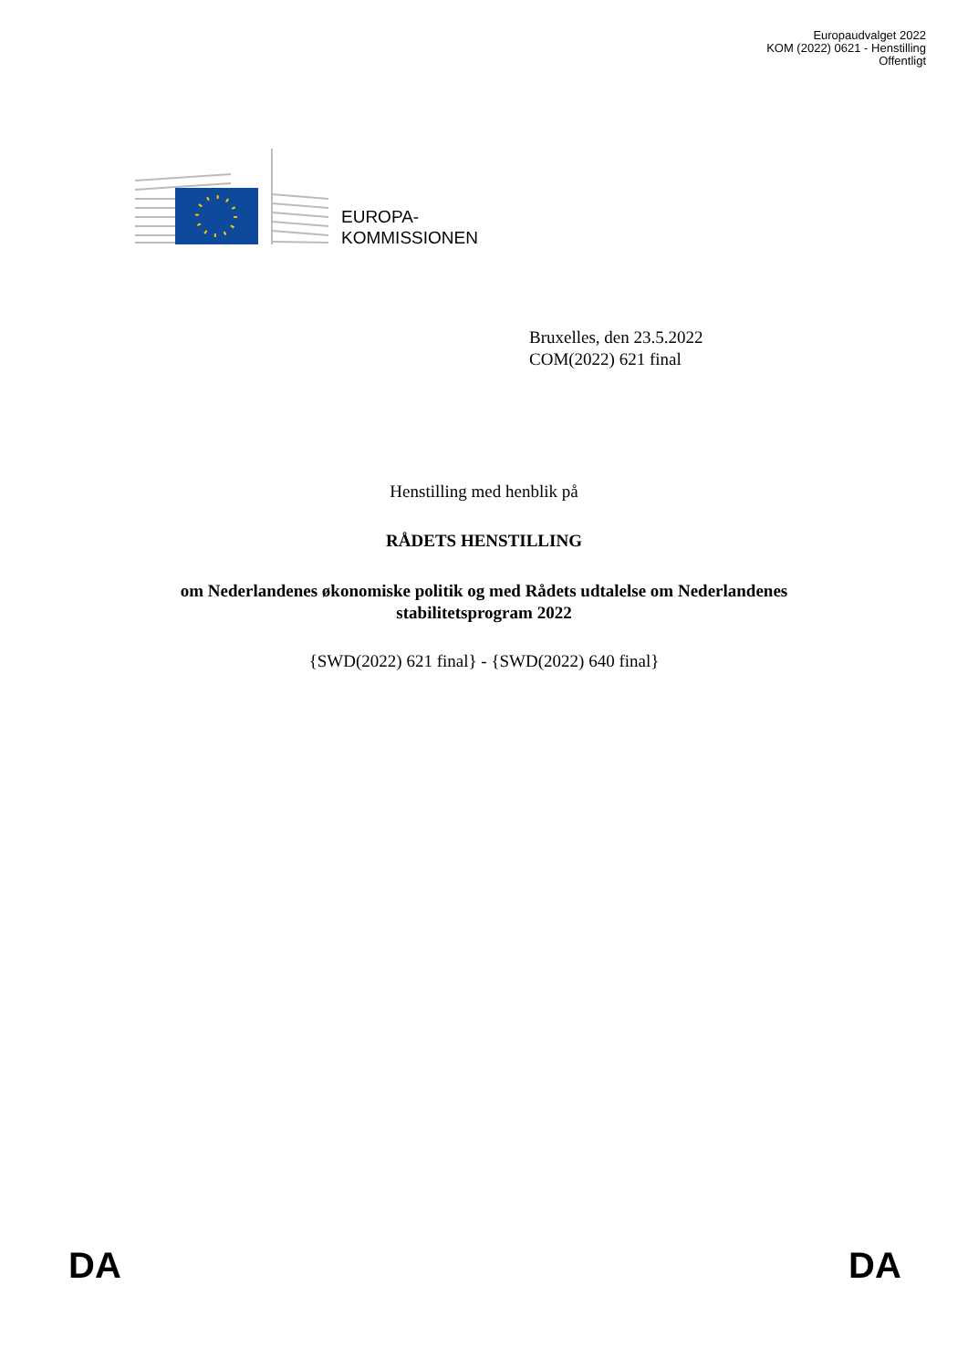Europaudvalget 2022
KOM (2022) 0621 - Henstilling
Offentligt
EUROPA-
KOMMISSIONEN
Bruxelles, den 23.5.2022
COM(2022) 621 final
Henstilling med henblik på
RÅDETS HENSTILLING
om Nederlandenes økonomiske politik og med Rådets udtalelse om Nederlandenes
stabilitetsprogram 2022
{SWD(2022) 621 final} - {SWD(2022) 640 final}
DA DA